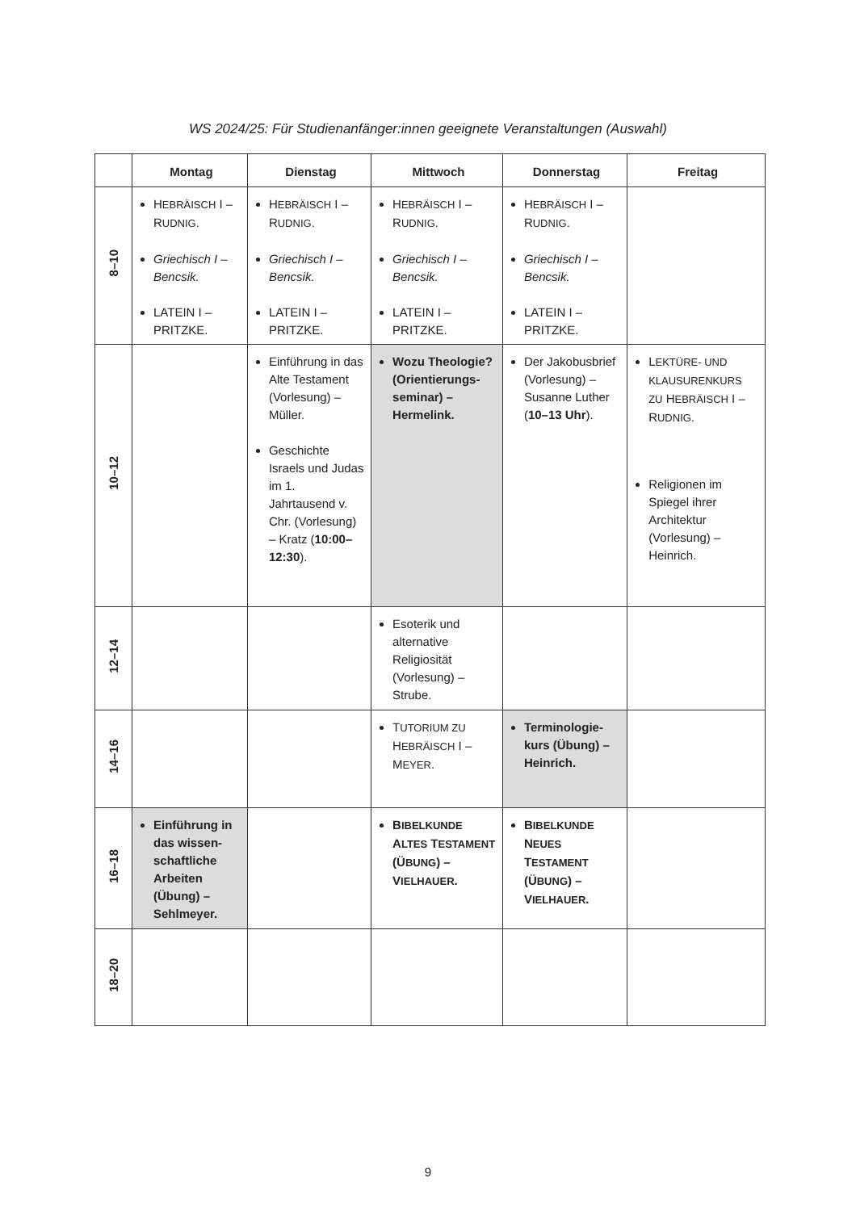WS 2024/25: Für Studienanfänger:innen geeignete Veranstaltungen (Auswahl)
| | Montag | Dienstag | Mittwoch | Donnerstag | Freitag |
| --- | --- | --- | --- | --- | --- |
| 8–10 | H EBRÄISCH I – R UDNIG . Griechisch I – Bencsik. LATEIN I – PRITZKE. | H EBRÄISCH I – R UDNIG . Griechisch I – Bencsik. LATEIN I – PRITZKE. | H EBRÄISCH I – R UDNIG . Griechisch I – Bencsik. LATEIN I – PRITZKE. | H EBRÄISCH I – R UDNIG . Griechisch I – Bencsik. LATEIN I – PRITZKE. | |
| 10–12 | | Einführung in das Alte Testament (Vorlesung) – Müller. Geschichte Israels und Judas im 1. Jahrtausend v. Chr. (Vorlesung) – Kratz ( 10:00–12:30 ). | Wozu Theologie? (Orientierungs-seminar) – Hermelink. | Der Jakobusbrief (Vorlesung) – Susanne Luther ( 10–13 Uhr ). | L EKTÜRE- UND KLAUSURENKURS ZU H EBRÄISCH I – R UDNIG . Religionen im Spiegel ihrer Architektur (Vorlesung) – Heinrich. |
| 12–14 | | | Esoterik und alternative Religiosität (Vorlesung) – Strube. | | |
| 14–16 | | | T UTORIUM ZU H EBRÄISCH I – M EYER . | Terminologie-kurs (Übung) – Heinrich. | |
| 16–18 | Einführung in das wissen-schaftliche Arbeiten (Übung) – Sehlmeyer. | | B IBELKUNDE A LTES T ESTAMENT (Ü BUNG ) – V IELHAUER . | B IBELKUNDE N EUES T ESTAMENT (Ü BUNG ) – V IELHAUER . | |
| 18–20 | | | | | |
9